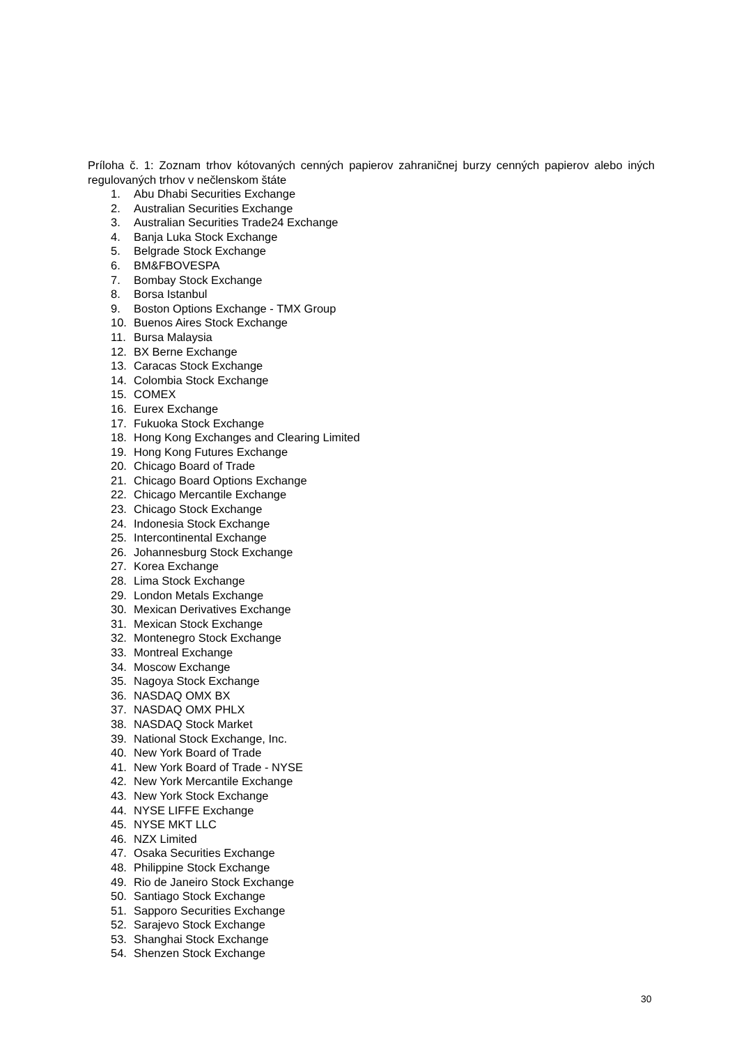Príloha č. 1: Zoznam trhov kótovaných cenných papierov zahraničnej burzy cenných papierov alebo iných regulovaných trhov v nečlenskom štáte
1. Abu Dhabi Securities Exchange
2. Australian Securities Exchange
3. Australian Securities Trade24 Exchange
4. Banja Luka Stock Exchange
5. Belgrade Stock Exchange
6. BM&FBOVESPA
7. Bombay Stock Exchange
8. Borsa Istanbul
9. Boston Options Exchange - TMX Group
10. Buenos Aires Stock Exchange
11. Bursa Malaysia
12. BX Berne Exchange
13. Caracas Stock Exchange
14. Colombia Stock Exchange
15. COMEX
16. Eurex Exchange
17. Fukuoka Stock Exchange
18. Hong Kong Exchanges and Clearing Limited
19. Hong Kong Futures Exchange
20. Chicago Board of Trade
21. Chicago Board Options Exchange
22. Chicago Mercantile Exchange
23. Chicago Stock Exchange
24. Indonesia Stock Exchange
25. Intercontinental Exchange
26. Johannesburg Stock Exchange
27. Korea Exchange
28. Lima Stock Exchange
29. London Metals Exchange
30. Mexican Derivatives Exchange
31. Mexican Stock Exchange
32. Montenegro Stock Exchange
33. Montreal Exchange
34. Moscow Exchange
35. Nagoya Stock Exchange
36. NASDAQ OMX BX
37. NASDAQ OMX PHLX
38. NASDAQ Stock Market
39. National Stock Exchange, Inc.
40. New York Board of Trade
41. New York Board of Trade - NYSE
42. New York Mercantile Exchange
43. New York Stock Exchange
44. NYSE LIFFE Exchange
45. NYSE MKT LLC
46. NZX Limited
47. Osaka Securities Exchange
48. Philippine Stock Exchange
49. Rio de Janeiro Stock Exchange
50. Santiago Stock Exchange
51. Sapporo Securities Exchange
52. Sarajevo Stock Exchange
53. Shanghai Stock Exchange
54. Shenzen Stock Exchange
30